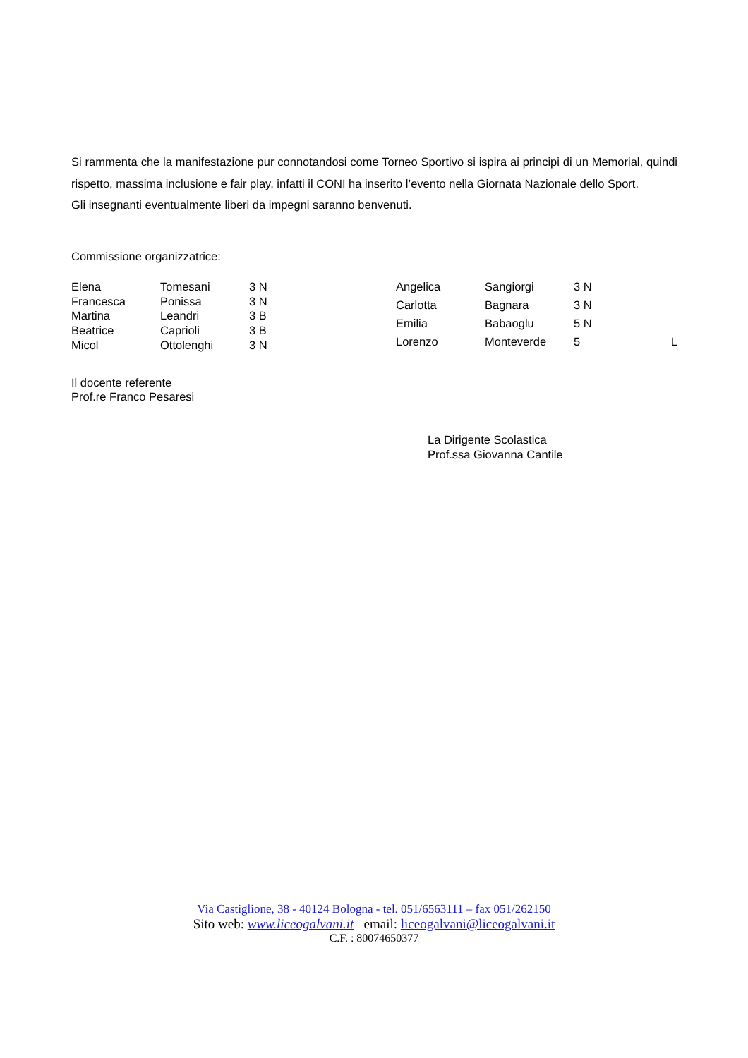Si rammenta che la manifestazione pur connotandosi come Torneo Sportivo si ispira ai principi di un Memorial, quindi rispetto, massima inclusione e fair play, infatti il CONI ha inserito l’evento nella Giornata Nazionale dello Sport.
Gli insegnanti eventualmente liberi da impegni saranno benvenuti.
Commissione organizzatrice:
| Elena | Tomesani | 3 N |
| Francesca | Ponissa | 3 N |
| Martina | Leandri | 3 B |
| Beatrice | Caprioli | 3 B |
| Micol | Ottolenghi | 3 N |
| Angelica | Sangiorgi | 3 N | |
| Carlotta | Bagnara | 3 N | |
| Emilia | Babaoglu | 5 N | |
| Lorenzo | Monteverde | 5 | L |
Il docente referente
Prof.re Franco Pesaresi
La Dirigente Scolastica
Prof.ssa Giovanna Cantile
Via Castiglione, 38 - 40124 Bologna - tel. 051/6563111 – fax 051/262150
Sito web: www.liceogalvani.it email: liceogalvani@liceogalvani.it
C.F. : 80074650377